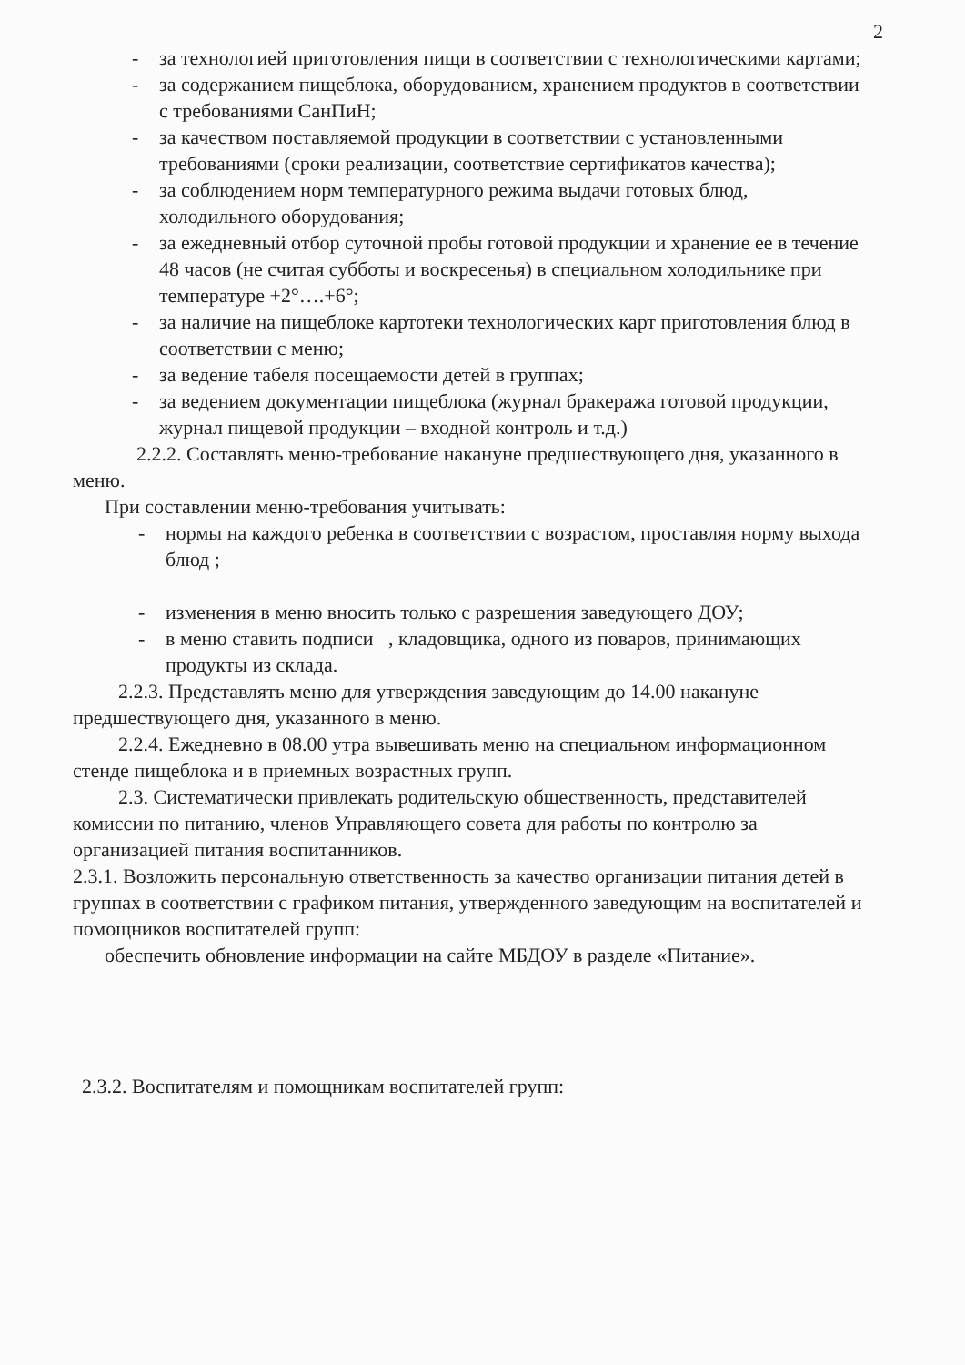2
- за технологией приготовления пищи в соответствии с технологическими картами;
- за содержанием пищеблока, оборудованием, хранением продуктов в соответствии с требованиями СанПиН;
- за качеством поставляемой продукции в соответствии с установленными требованиями (сроки реализации, соответствие сертификатов качества);
- за соблюдением норм температурного режима выдачи готовых блюд, холодильного оборудования;
- за ежедневный отбор суточной пробы готовой продукции и хранение ее в течение 48 часов (не считая субботы и воскресенья) в специальном холодильнике при температуре +2°….+6°;
- за наличие на пищеблоке картотеки технологических карт приготовления блюд в соответствии с меню;
- за ведение табеля посещаемости детей в группах;
- за ведением документации пищеблока (журнал бракеража готовой продукции, журнал пищевой продукции – входной контроль и т.д.)
2.2.2. Составлять меню-требование накануне предшествующего дня, указанного в меню.
При составлении меню-требования учитывать:
- нормы на каждого ребенка в соответствии с возрастом, проставляя норму выхода блюд ;
- изменения в меню вносить только с разрешения заведующего ДОУ;
- в меню ставить подписи , кладовщика, одного из поваров, принимающих продукты из склада.
2.2.3. Представлять меню для утверждения заведующим до 14.00 накануне предшествующего дня, указанного в меню.
2.2.4. Ежедневно в 08.00 утра вывешивать меню на специальном информационном стенде пищеблока и в приемных возрастных групп.
2.3. Систематически привлекать родительскую общественность, представителей комиссии по питанию, членов Управляющего совета для работы по контролю за организацией питания воспитанников.
2.3.1. Возложить персональную ответственность за качество организации питания детей в группах в соответствии с графиком питания, утвержденного заведующим на воспитателей и помощников воспитателей групп:
обеспечить обновление информации на сайте МБДОУ в разделе «Питание».
2.3.2. Воспитателям и помощникам воспитателей групп: